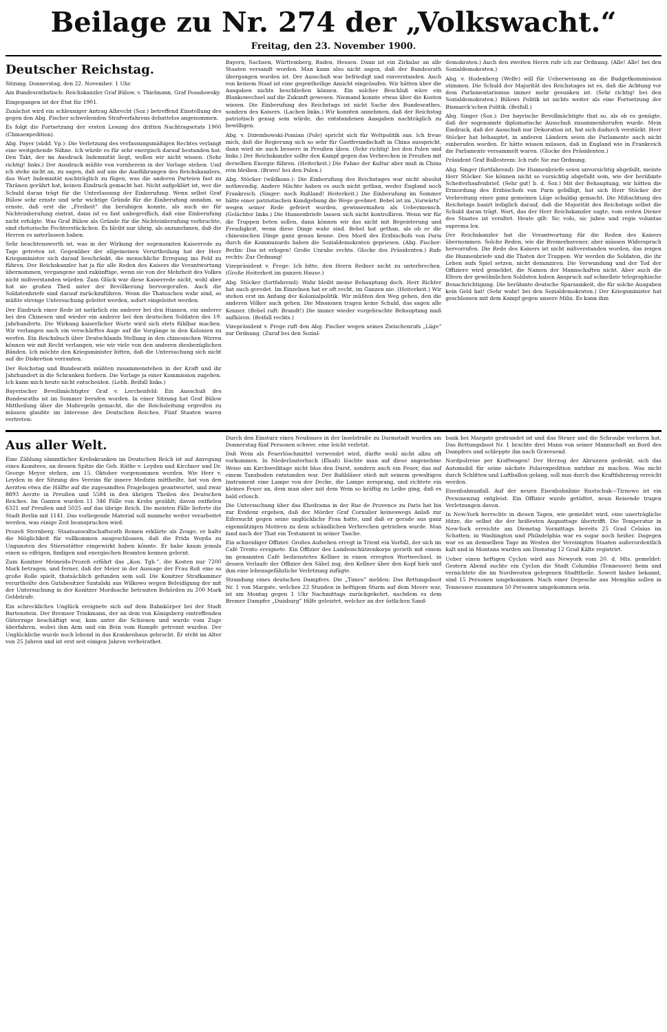Beilage zu Nr. 274 der „Volkswacht.“
Freitag, den 23. November 1900.
Deutscher Reichstag.
Sitzung. Donnerstag, den 22. November. 1 Uhr.
Am Bundesrathstisch: Reichskanzler Graf Bülow, v. Thielmann, Graf Posadowsky.
Eingegangen ist der Etat für 1901.
Zunächst wird ein schleuniger Antrag Albrecht (Soz.) betreffend Einstellung des gegen den Abg. Fischer schwebenden Strafverfahrens debattelos angenommen.
Es folgt die Fortsetzung der ersten Lesung des dritten Nachtragsetats 1900 (Chinaexpedition).
Abg. Payer (südd. Vp.): Die Verletzung des verfassungsmäßigen Rechtes verlangt eine weitgehende Sühne. Ich würde es für sehr energisch darauf bestanden hat. Den Takt, der im Ausdruck Indemnität liegt, wollen wir nicht wissen. (Sehr richtig! links.) Der Ausdruck müßte von vornherein in der Vorlage stehen. Und ich stehe nicht an, zu sagen, daß auf uns die Ausführungen des Reichskanzlers, das Wort Indemnität nachträglich zu fügen, was die anderen Parteien fast zu Thränen gerührt hat, keinen Eindruck gemacht hat. Nicht aufgeklärt ist, wer die Schuld daran trägt für die Unterlassung der Einberufung. Wenn selbst Graf Bülow sehr ernste und sehr wichtige Gründe für die Einberufung annahm, so ernste, daß erst die „Freiheit“ ihn beruhigen konnte, als auch sie für Nichteinberufung eintrat, dann ist es fast unbegreiflich, daß eine Einberufung nicht erfolgte. Was Graf Bülow als Gründe für die Nichteinberufung vorbrachte, sind rhetorische Fechterstückchen. Es bleibt nur übrig, als anzunehmen, daß die Herren es unterlassen haben.
Sehr beachtenswerth ist, was in der Wirkung der sogenannten Kaiserrede zu Tage getreten ist. Gegenüber der allgemeinen Verurtheilung hat der Herr Kriegsminister sich darauf beschränkt, die menschliche Erregung ins Feld zu führen. Der Reichskanzler hat ja für alle Reden des Kaisers die Verantwortung übernommen, vergangene und zukünftige, wenn sie von der Mehrheit des Volkes nicht mißverstanden würden. Zum Glück war diese Kaiserrede nicht, wohl aber hat sie großen Theil unter der Bevölkerung hervorgerufen. Auch die Soldatenbriefe sind darauf zurückzuführen. Wenn die Thatsachen wahr sind, so müßte strenge Untersuchung geleitet werden, sofort eingeleitet werden.
Der Eindruck einer Rede ist natürlich ein anderer bei den Hunnen, ein anderer bei den Chinesen und wieder ein anderer bei den deutschen Soldaten des 19. Jahrhunderts. Die Wirkung kaiserlicher Worte wird sich stets fühlbar machen. Wir verlangen auch ein verschärftes Auge auf die Vorgänge in den Kolonien zu werfen. Ein Reichsbuch über Deutschlands Stellung in den chinesischen Wirren können wir mit Recht verlangen, wie wir viele von den anderen diesbezüglichen Bänden. Ich möchte den Kriegsminister bitten, daß die Untersuchung sich nicht auf die Diskretion verrauten.
Der Reichstag und Bundesrath müßten zusammenstehen in der Kraft und ihr Jahrhundert in die Schranken fordern. Die Vorlage ja einer Kommission zugehen. Ich kann mich heute nicht entscheiden. (Lebh. Beifall links.)
Bayerischer Bevollmächtigter Graf v. Lerchenfeld: Ein Ausschuß des Bundesraths ist im Sommer berufen worden. In einer Sitzung hat Graf Bülow Mittheilung über die Maßregeln gemacht, die die Reichsleitung ergreifen zu müssen glaubte im Interesse des Deutschen Reiches. Fünf Staaten waren vertreten:
Bayern, Sachsen, Württemberg, Baden, Hessen. Dann ist ein Zirkular an alle Staaten versandt worden. Man kann also nicht sagen, daß der Bundesrath übergangen worden ist. Der Ausschuß war befriedigt und einverstanden. Auch von keinem Staat ist eine gegentheilige Ansicht eingelaufen. Wir hätten über die Ausgaben nichts beschließen können. Ein solcher Beschluß wäre ein Blankowechsel auf die Zukunft gewesen. Niemand konnte etwas über die Kosten wissen. Die Einberufung des Reichstags ist nicht Sache des Bundesrathes, sondern des Kaisers. (Lachen links.) Wir konnten annehmen, daß der Reichstag patriotisch genug sein würde, die entstandenen Ausgaben nachträglich zu bewilligen.
Abg. v. Dziembowski-Pomian (Pole) spricht sich für Weltpolitik aus. Ich freue mich, daß die Regierung sich so sehr für Gastfreundschaft in China ausspricht, dann wird sie auch bessere in Preußen üben. (Sehr richtig! bei den Polen und links.) Der Reichskanzler sollte den Kampf gegen das Verbrechen in Preußen mit derselben Energie führen. (Heiterkeit.) Die Fahne der Kultur aber muß in China rein bleiben. (Bravo! bei den Polen.)
Abg. Stöcker (wildkons.): Die Einberufung des Reichstages war nicht absolut nothwendig. Andere Mächte haben es auch nicht gethan, weder England noch Frankreich. (Singer: noch Rußland! Heiterkeit.) Die Einberufung im Sommer hätte einer patriotischen Kundgebung die Wege geebnet. Bebel ist im „Vorwärts“ wegen seiner Rede gefeiert worden, gewissermaßen als Uebermensch. (Gelächter links.) Die Hunnenbriefe lassen sich nicht kontrolliren. Wenn wir für die Truppen beten sollen, dann können wir das nicht mit Begeisterung und Freudigkeit, wenn diese Dinge wahr sind. Bebel hat gethan, als ob er die chinesischen Dinge ganz genau kenne. Den Mord des Erzbischofs von Paris durch die Kommunards haben die Sozialdemokraten gepriesen. (Abg. Fischer-Berlin: Das ist erlogen! Große Unruhe rechts. Glocke des Präsidenten.) Rufe rechts: Zur Ordnung!
Vizepräsident v. Frege: Ich bitte, den Herrn Redner nicht zu unterbrechen. (Große Heiterkeit im ganzen Hause.)
Abg. Stöcker (fortfahrend): Wahr bleibt meine Behauptung doch. Herr Richter hat auch geredet. Im Einzelnen hat er oft recht, im Ganzen nie. (Heiterkeit.) Wir stehen erst im Anfang der Kolonialpolitik. Wir müßten den Weg gehen, den die anderen Völker auch gehen. Die Missionen tragen keine Schuld, das sagen alle Kenner. (Bebel ruft: Brandt!) Die immer wieder vorgebrachte Behauptung muß aufhören. (Beifall rechts.)
Vizepräsident v. Frege ruft den Abg. Fischer wegen seines Zwischenrufs „Lüge“ zur Ordnung. (Zuruf bei den Sozial-
demokraten.) Auch den zweiten Herrn rufe ich zur Ordnung. (Alle! Alle! bei den Sozialdemokraten.)
Abg. v. Hodenberg (Welfe) will für Ueberweisung an die Budgetkommission stimmen. Die Schuld der Majorität des Reichstages ist es, daß die Achtung vor dem Parlamentarismus immer mehr gesunken ist. (Sehr richtig! bei den Sozialdemokraten.) Bülows Politik ist nichts weiter als eine Fortsetzung der Bismarck'schen Politik. (Beifall.)
Abg. Singer (Soz.): Der bayrische Bevollmächtigte that so, als ob es genügte, daß der sogenannte diplomatische Ausschuß zusammenberufen wurde. Mein Eindruck, daß der Ausschuß nur Dekoration ist, hat sich dadurch verstärkt. Herr Stöcker hat behauptet, in anderen Ländern seien die Parlamente auch nicht einberufen worden. Er hätte wissen müssen, daß in England wie in Frankreich die Parlamente versammelt waren. (Glocke des Präsidenten.)
Präsident Graf Ballestrem: Ich rufe Sie zur Ordnung.
Abg. Singer (fortfahrend): Die Hunnenbriefe seien unvorsichtig abgefaßt, meinte Herr Stöcker. Sie können nicht so vorsichtig abgefaßt sein, wie der berühmte Scheiterhaufenbrief. (Sehr gut! b. d. Soz.) Mit der Behauptung, wir hätten die Ermordung des Erzbischofs von Paris gebilligt, hat sich Herr Stöcker der Verbreitung einer ganz gemeinen Lüge schuldig gemacht. Die Mißachtung des Reichstags basirt lediglich darauf, daß die Majorität des Reichstags selbst die Schuld daran trägt. Wort, das der Herr Reichskanzler sagte, vom ersten Diener des Staates ist veraltet. Heute gilt: Sic volo, sic jubeo und regis voluntas suprema lex.
Der Reichskanzler hat die Verantwortung für die Reden des Kaisers übernommen. Solche Reden, wie die Bremerhavener, aber müssen Widerspruch hervorrufen. Die Rede des Kaisers ist nicht mißverstanden worden, das zeigen die Hunnenbriefe und die Thaten der Truppen. Wir werden die Soldaten, die ihr Leben aufs Spiel setzen, nicht denunziren. Die Verwundung und der Tod der Offiziere wird gemeldet, die Namen der Mannschaften nicht. Aber auch die Eltern der gewöhnlichen Soldaten haben Anspruch auf schnellste telegraphische Benachrichtigung. Die berühmte deutsche Sparsamkeit, die für solche Ausgaben kein Geld hat! (Sehr wahr! bei den Sozialdemokraten.) Der Kriegsminister hat geschlossen mit dem Kampf gegen unsere Miliz. Es kann ihm
Aus aller Welt.
Eine Zählung sämmtlicher Krebskranken im Deutschen Reich ist auf Anregung eines Komitees, an dessen Spitze die Geh. Räthe v. Leyden und Kirchner und Dr. George Meyer stehen, am 15. Oktober vorgenommen worden. Wie Herr v. Leyden in der Sitzung des Vereins für innere Medizin mittheilte, hat von den Aerzten etwa die Hälfte auf die zugesandten Fragebogen geantwortet, und zwar 8893 Aerzte in Preußen und 5584 in den übrigen Theilen des Deutschen Reiches. Im Ganzen wurden 11 346 Fälle von Krebs gezählt; davon entfielen 6321 auf Preußen und 5025 auf das übrige Reich. Die meisten Fälle lieferte die Stadt Berlin mit 1141. Das vorliegende Material soll nunmehr weiter verarbeitet werden, was einige Zeit beanspruchen wird.
Prozeß Sternberg. Staatsanwaltschaftsrath Remen erklärte als Zeuge, er halte die Möglichkeit für vollkommen ausgeschlossen, daß die Frida Woyda zu Ungunsten des Stiersstätter eingewirkt haben könnte. Er habe kaum jemals einen so eifrigen, findigen und energischen Beamten kennen gelernt.
Zum Konitzer Meineids-Prozeß erfährt das „Kon. Tgb.“, die Kosten nur 7200 Mark betragen, und ferner, daß der Meier in der Aussage der Frau Roß eine so große Rolle spielt, thatsächlich gefunden sein soll. Die Konitzer Strafkammer verurtheilte den Gutsbesitzer Szatalski aus Wilkowo wegen Beleidigung der mit der Untersuchung in der Konitzer Mordsache betrauten Behörden zu 200 Mark Geldstrafe.
Ein schreckliches Unglück ereignete sich auf dem Bahnkörper bei der Stadt Bartenstein. Der Bremser Trinkmann, der an dem von Königsberg eintreffenden Güterzuge beschäftigt war, kam unter die Schienen und wurde vom Zuge überfahren, wobei ihm Arm und ein Bein vom Rumpfe getrennt wurden. Der Unglückliche wurde noch lebend in das Krankenhaus gebracht. Er steht im Alter von 25 Jahren und ist erst seit einigen Jahren verheirathet.
Durch den Einsturz eines Neubaues in der Inselstraße zu Darmstadt wurden am Donnerstag fünf Personen schwer, eine leicht verletzt.
Daß Wein als Feuerlöschmittel verwendet wird, dürfte wohl nicht allzu oft vorkommen. In Niederlauterbach (Elsaß) löschte man auf diese angenehme Weise am Kirchweihtage nicht blos den Durst, sondern auch ein Feuer, das auf einem Tanzboden entstanden war. Der Baßbläser stieß mit seinem gewaltigen Instrument eine Lampe von der Decke, die Lampe zersprang, und richtete ein kleines Feuer an, dem man aber mit dem Wein so kräftig zu Leibe ging, daß es bald erlosch.
Die Untersuchung über das Ehedrama in der Rue de Provence zu Paris hat bis zur Evidenz ergeben, daß der Mörder Graf Cornulier keineswegs Anlaß zur Eifersucht gegen seine unglückliche Frau hatte, und daß er gerade aus ganz eigennützigen Motiven zu dem schändlichen Verbrechen getrieben wurde. Man fand nach der That ein Testament in seiner Tasche.
Ein schneidiger Offizier. Großes Aufsehen erregt in Trient ein Vorfall, der sich im Café Trento ereignete. Ein Offizier des Landesschützenkorps gerieth mit einem im genannten Café bedienstetes Kellner in einen erregten Wortwechsel, in dessen Verlaufe der Offizier den Säbel zog, den Kellner über den Kopf hieb und ihm eine lebensgefährliche Verletzung zufügte.
Strandung eines deutschen Dampfers. Die „Times“ melden: Das Rettungsboot Nr. 1 von Margate, welches 22 Stunden in heftigem Sturm auf dem Meere war, ist am Montag gegen 1 Uhr Nachmittags zurückgekehrt, nachdem es dem Bremer Dampfer „Duisburg“ Hilfe geleistet, welcher an der östlichen Sand-
bank bei Margate gestrandet ist und das Steuer und die Schraube verloren hat. Das Rettungsboot Nr. 1 brachte drei Mann von seiner Mannschaft an Bord des Dampfers und schleppte ihn nach Gravesend.
Nordpolreise per Kraftwagen! Der Herzog der Abruzzen gedenkt, sich das Automobil für seine nächste Polarexpedition nutzbar zu machen. Was nicht durch Schlitten und Luftballon gelang, soll nun durch das Kraftfahrzeug erreicht werden.
Eisenbahnunfall. Auf der neuen Eisenbahnlinie Rustschuk—Tirnowo ist ein Personenzug entgleist. Ein Offizier wurde getödtet, neun Reisende trugen Verletzungen davon.
In New-York herrschte in diesen Tagen, wie gemeldet wird, eine unerträgliche Hitze, die selbst die der heißesten Augusttage übertrifft. Die Temperatur in New-York erreichte am Dienstag Vormittags bereits 25 Grad Celsius im Schatten; in Washington und Philadelphia war es sogar noch heißer. Dagegen war es an demselben Tage im Westen der Vereinigten Staaten außerordentlich kalt und in Montana wurden am Dienstag 12 Grad Kälte registrirt.
Ueber einen heftigen Cyclon wird aus Newyork vom 20. d. Mts. gemeldet: Gestern Abend suchte ein Cyclon die Stadt Columbia (Tennessee) heim und vernichtete die im Nordwesten gelegenen Stadttheile. Soweit bisher bekannt, sind 15 Personen umgekommen. Nach einer Depesche aus Memphis sollen in Tennessee zusammen 50 Personen umgekommen sein.